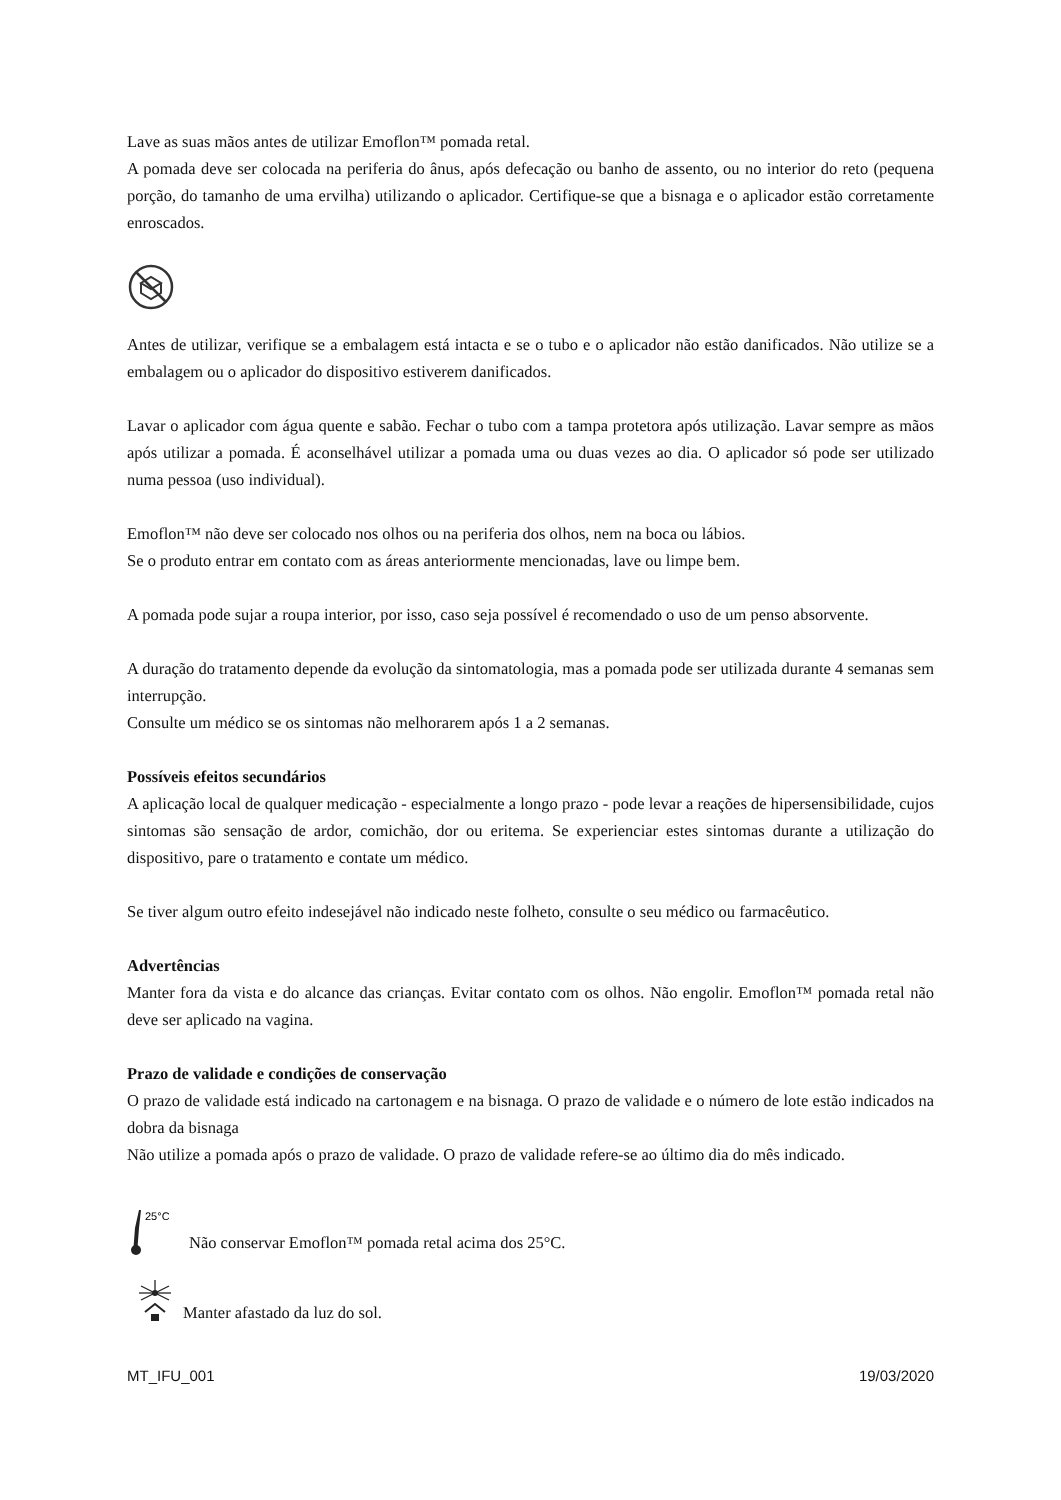Lave as suas mãos antes de utilizar Emoflon™ pomada retal.
A pomada deve ser colocada na periferia do ânus, após defecação ou banho de assento, ou no interior do reto (pequena porção, do tamanho de uma ervilha) utilizando o aplicador. Certifique-se que a bisnaga e o aplicador estão corretamente enroscados.
Antes de utilizar, verifique se a embalagem está intacta e se o tubo e o aplicador não estão danificados. Não utilize se a embalagem ou o aplicador do dispositivo estiverem danificados.
Lavar o aplicador com água quente e sabão. Fechar o tubo com a tampa protetora após utilização. Lavar sempre as mãos após utilizar a pomada. É aconselhável utilizar a pomada uma ou duas vezes ao dia. O aplicador só pode ser utilizado numa pessoa (uso individual).
Emoflon™ não deve ser colocado nos olhos ou na periferia dos olhos, nem na boca ou lábios.
Se o produto entrar em contato com as áreas anteriormente mencionadas, lave ou limpe bem.
A pomada pode sujar a roupa interior, por isso, caso seja possível é recomendado o uso de um penso absorvente.
A duração do tratamento depende da evolução da sintomatologia, mas a pomada pode ser utilizada durante 4 semanas sem interrupção.
Consulte um médico se os sintomas não melhorarem após 1 a 2 semanas.
Possíveis efeitos secundários
A aplicação local de qualquer medicação - especialmente a longo prazo - pode levar a reações de hipersensibilidade, cujos sintomas são sensação de ardor, comichão, dor ou eritema. Se experienciar estes sintomas durante a utilização do dispositivo, pare o tratamento e contate um médico.
Se tiver algum outro efeito indesejável não indicado neste folheto, consulte o seu médico ou farmacêutico.
Advertências
Manter fora da vista e do alcance das crianças. Evitar contato com os olhos. Não engolir. Emoflon™ pomada retal não deve ser aplicado na vagina.
Prazo de validade e condições de conservação
O prazo de validade está indicado na cartonagem e na bisnaga. O prazo de validade e o número de lote estão indicados na dobra da bisnaga
Não utilize a pomada após o prazo de validade. O prazo de validade refere-se ao último dia do mês indicado.
25°C
Não conservar Emoflon™ pomada retal acima dos 25°C.
Manter afastado da luz do sol.
MT_IFU_001 19/03/2020